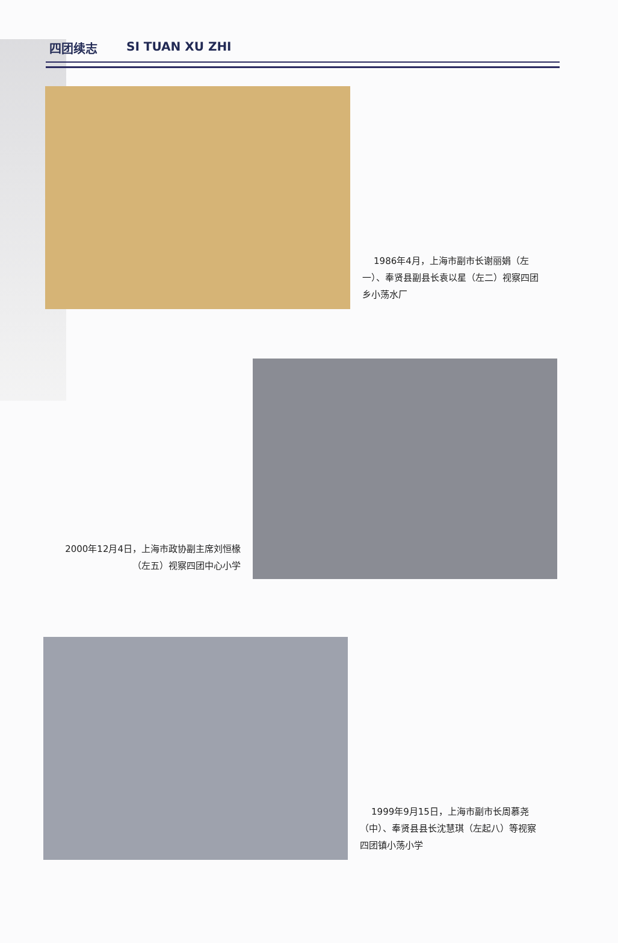四团续志 SI TUAN XU ZHI
1986年4月，上海市副市长谢丽娟（左一）、奉贤县副县长袁以星（左二）视察四团乡小荡水厂
2000年12月4日，上海市政协副主席刘恒椽（左五）视察四团中心小学
1999年9月15日，上海市副市长周慕尧（中）、奉贤县县长沈慧琪（左起八）等视察四团镇小荡小学